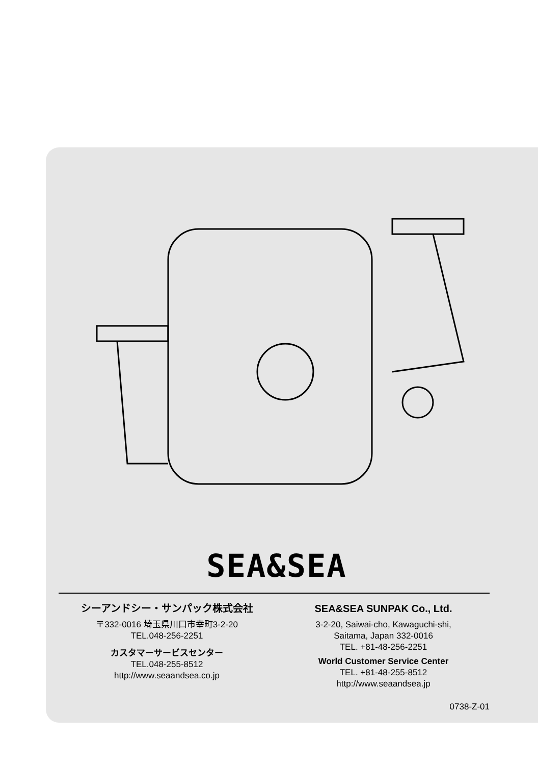SEA&SEA
シーアンドシー・サンパック株式会社
〒332-0016 埼玉県川口市幸町3-2-20
TEL.048-256-2251
カスタマーサービスセンター
TEL.048-255-8512
http://www.seaandsea.co.jp
SEA&SEA SUNPAK Co., Ltd.
3-2-20, Saiwai-cho, Kawaguchi-shi,
Saitama, Japan 332-0016
TEL. +81-48-256-2251
World Customer Service Center
TEL. +81-48-255-8512
http://www.seaandsea.jp
0738-Z-01